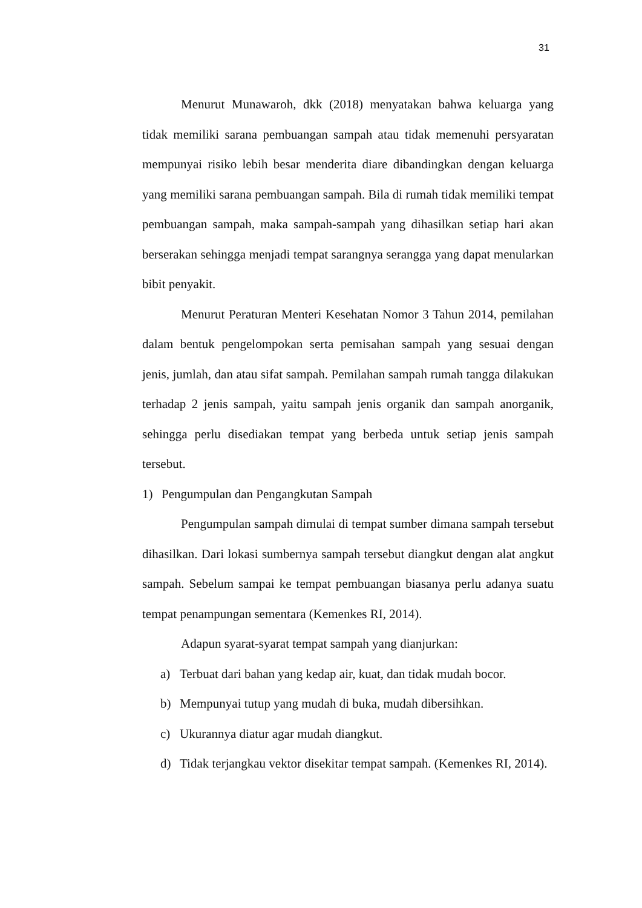31
Menurut Munawaroh, dkk (2018) menyatakan bahwa keluarga yang tidak memiliki sarana pembuangan sampah atau tidak memenuhi persyaratan mempunyai risiko lebih besar menderita diare dibandingkan dengan keluarga yang memiliki sarana pembuangan sampah. Bila di rumah tidak memiliki tempat pembuangan sampah, maka sampah-sampah yang dihasilkan setiap hari akan berserakan sehingga menjadi tempat sarangnya serangga yang dapat menularkan bibit penyakit.
Menurut Peraturan Menteri Kesehatan Nomor 3 Tahun 2014, pemilahan dalam bentuk pengelompokan serta pemisahan sampah yang sesuai dengan jenis, jumlah, dan atau sifat sampah. Pemilahan sampah rumah tangga dilakukan terhadap 2 jenis sampah, yaitu sampah jenis organik dan sampah anorganik, sehingga perlu disediakan tempat yang berbeda untuk setiap jenis sampah tersebut.
1) Pengumpulan dan Pengangkutan Sampah
Pengumpulan sampah dimulai di tempat sumber dimana sampah tersebut dihasilkan. Dari lokasi sumbernya sampah tersebut diangkut dengan alat angkut sampah. Sebelum sampai ke tempat pembuangan biasanya perlu adanya suatu tempat penampungan sementara (Kemenkes RI, 2014).
Adapun syarat-syarat tempat sampah yang dianjurkan:
a) Terbuat dari bahan yang kedap air, kuat, dan tidak mudah bocor.
b) Mempunyai tutup yang mudah di buka, mudah dibersihkan.
c) Ukurannya diatur agar mudah diangkut.
d) Tidak terjangkau vektor disekitar tempat sampah. (Kemenkes RI, 2014).